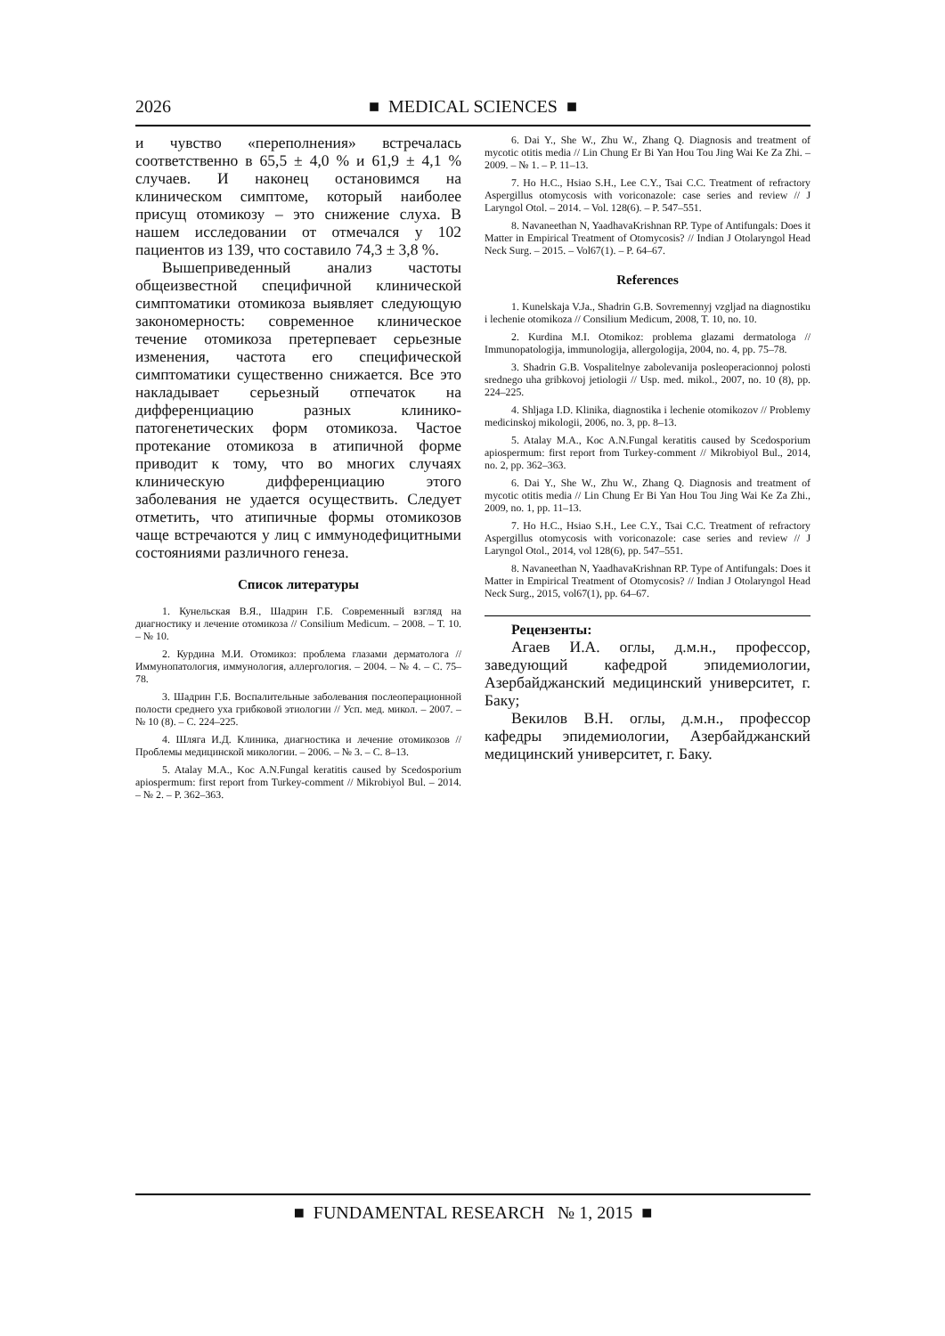2026 ■ MEDICAL SCIENCES ■
и чувство «переполнения» встречалась соответственно в 65,5 ± 4,0 % и 61,9 ± 4,1 % случаев. И наконец остановимся на клиническом симптоме, который наиболее присущ отомикозу – это снижение слуха. В нашем исследовании от отмечался у 102 пациентов из 139, что составило 74,3 ± 3,8 %.
Вышеприведенный анализ частоты общеизвестной специфичной клинической симптоматики отомикоза выявляет следующую закономерность: современное клиническое течение отомикоза претерпевает серьезные изменения, частота его специфической симптоматики существенно снижается. Все это накладывает серьезный отпечаток на дифференциацию разных клинико-патогенетических форм отомикоза. Частое протекание отомикоза в атипичной форме приводит к тому, что во многих случаях клиническую дифференциацию этого заболевания не удается осуществить. Следует отметить, что атипичные формы отомикозов чаще встречаются у лиц с иммунодефицитными состояниями различного генеза.
Список литературы
1. Кунельская В.Я., Шадрин Г.Б. Современный взгляд на диагностику и лечение отомикоза // Consilium Medicum. – 2008. – Т. 10. – № 10.
2. Курдина М.И. Отомикоз: проблема глазами дерматолога // Иммунопатология, иммунология, аллергология. – 2004. – № 4. – С. 75–78.
3. Шадрин Г.Б. Воспалительные заболевания послеоперационной полости среднего уха грибковой этиологии // Усп. мед. микол. – 2007. – № 10 (8). – С. 224–225.
4. Шляга И.Д. Клиника, диагностика и лечение отомикозов // Проблемы медицинской микологии. – 2006. – № 3. – С. 8–13.
5. Atalay M.A., Koc A.N.Fungal keratitis caused by Scedosporium apiospermum: first report from Turkey-comment // Mikrobiyol Bul. – 2014. – № 2. – P. 362–363.
6. Dai Y., She W., Zhu W., Zhang Q. Diagnosis and treatment of mycotic otitis media // Lin Chung Er Bi Yan Hou Tou Jing Wai Ke Za Zhi. – 2009. – № 1. – P. 11–13.
7. Ho H.C., Hsiao S.H., Lee C.Y., Tsai C.C. Treatment of refractory Aspergillus otomycosis with voriconazole: case series and review // J Laryngol Otol. – 2014. – Vol. 128(6). – P. 547–551.
8. Navaneethan N, YaadhavaKrishnan RP. Type of Antifungals: Does it Matter in Empirical Treatment of Otomycosis? // Indian J Otolaryngol Head Neck Surg. – 2015. – Vol67(1). – P. 64–67.
References
1. Kunelskaja V.Ja., Shadrin G.B. Sovremennyj vzgljad na diagnostiku i lechenie otomikoza // Consilium Medicum, 2008, T. 10, no. 10.
2. Kurdina M.I. Otomikoz: problema glazami dermatologa // Immunopatologija, immunologija, allergologija, 2004, no. 4, pp. 75–78.
3. Shadrin G.B. Vospalitelnye zabolevanija posleoperacionnoj polosti srednego uha gribkovoj jetiologii // Usp. med. mikol., 2007, no. 10 (8), pp. 224–225.
4. Shljaga I.D. Klinika, diagnostika i lechenie otomikozov // Problemy medicinskoj mikologii, 2006, no. 3, pp. 8–13.
5. Atalay M.A., Koc A.N.Fungal keratitis caused by Scedosporium apiospermum: first report from Turkey-comment // Mikrobiyol Bul., 2014, no. 2, pp. 362–363.
6. Dai Y., She W., Zhu W., Zhang Q. Diagnosis and treatment of mycotic otitis media // Lin Chung Er Bi Yan Hou Tou Jing Wai Ke Za Zhi., 2009, no. 1, pp. 11–13.
7. Ho H.C., Hsiao S.H., Lee C.Y., Tsai C.C. Treatment of refractory Aspergillus otomycosis with voriconazole: case series and review // J Laryngol Otol., 2014, vol 128(6), pp. 547–551.
8. Navaneethan N, YaadhavaKrishnan RP. Type of Antifungals: Does it Matter in Empirical Treatment of Otomycosis? // Indian J Otolaryngol Head Neck Surg., 2015, vol67(1), pp. 64–67.
Рецензенты:
Агаев И.А. оглы, д.м.н., профессор, заведующий кафедрой эпидемиологии, Азербайджанский медицинский университет, г. Баку;
Векилов В.Н. оглы, д.м.н., профессор кафедры эпидемиологии, Азербайджанский медицинский университет, г. Баку.
■ FUNDAMENTAL RESEARCH № 1, 2015 ■